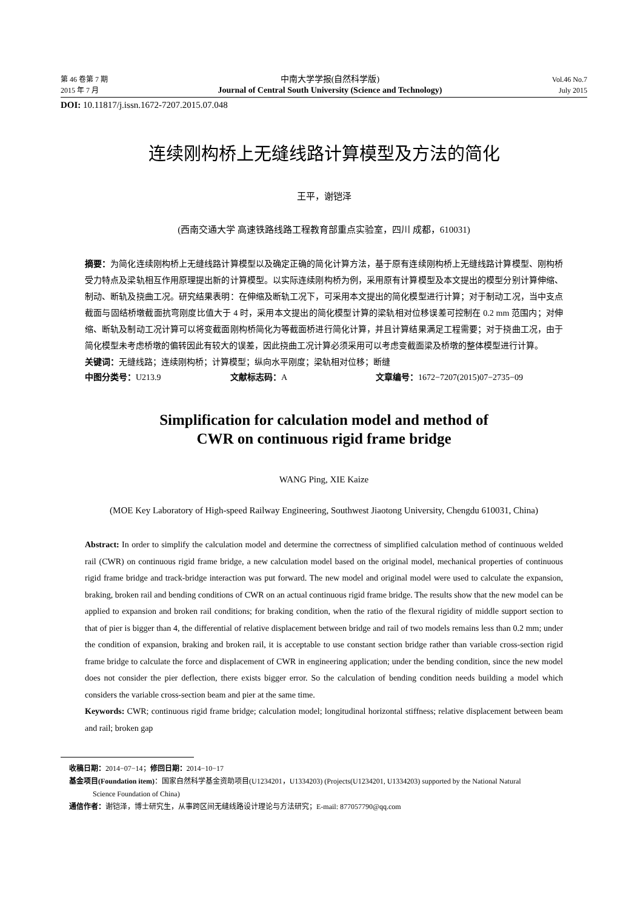第 46 卷第 7 期
2015 年 7 月
中南大学学报(自然科学版)
Journal of Central South University (Science and Technology)
Vol.46 No.7
July 2015
DOI: 10.11817/j.issn.1672-7207.2015.07.048
连续刚构桥上无缝线路计算模型及方法的简化
王平，谢铠泽
(西南交通大学 高速铁路线路工程教育部重点实验室，四川 成都，610031)
摘要：为简化连续刚构桥上无缝线路计算模型以及确定正确的简化计算方法，基于原有连续刚构桥上无缝线路计算模型、刚构桥受力特点及梁轨相互作用原理提出新的计算模型。以实际连续刚构桥为例，采用原有计算模型及本文提出的模型分别计算伸缩、制动、断轨及挠曲工况。研究结果表明：在伸缩及断轨工况下，可采用本文提出的简化模型进行计算；对于制动工况，当中支点截面与固结桥墩截面抗弯刚度比值大于 4 时，采用本文提出的简化模型计算的梁轨相对位移误差可控制在 0.2 mm 范围内；对伸缩、断轨及制动工况计算可以将变截面刚构桥简化为等截面桥进行简化计算，并且计算结果满足工程需要；对于挠曲工况，由于简化模型未考虑桥墩的偏转因此有较大的误差，因此挠曲工况计算必须采用可以考虑变截面梁及桥墩的整体模型进行计算。
关键词：无缝线路；连续刚构桥；计算模型；纵向水平刚度；梁轨相对位移；断缝
中图分类号：U213.9 文献标志码：A 文章编号：1672−7207(2015)07−2735−09
Simplification for calculation model and method of
CWR on continuous rigid frame bridge
WANG Ping, XIE Kaize
(MOE Key Laboratory of High-speed Railway Engineering, Southwest Jiaotong University, Chengdu 610031, China)
Abstract: In order to simplify the calculation model and determine the correctness of simplified calculation method of continuous welded rail (CWR) on continuous rigid frame bridge, a new calculation model based on the original model, mechanical properties of continuous rigid frame bridge and track-bridge interaction was put forward. The new model and original model were used to calculate the expansion, braking, broken rail and bending conditions of CWR on an actual continuous rigid frame bridge. The results show that the new model can be applied to expansion and broken rail conditions; for braking condition, when the ratio of the flexural rigidity of middle support section to that of pier is bigger than 4, the differential of relative displacement between bridge and rail of two models remains less than 0.2 mm; under the condition of expansion, braking and broken rail, it is acceptable to use constant section bridge rather than variable cross-section rigid frame bridge to calculate the force and displacement of CWR in engineering application; under the bending condition, since the new model does not consider the pier deflection, there exists bigger error. So the calculation of bending condition needs building a model which considers the variable cross-section beam and pier at the same time.
Keywords: CWR; continuous rigid frame bridge; calculation model; longitudinal horizontal stiffness; relative displacement between beam and rail; broken gap
收稿日期：2014−07−14；修回日期：2014−10−17
基金项目(Foundation item)：国家自然科学基金资助项目(U1234201，U1334203) (Projects(U1234201, U1334203) supported by the National Natural
Science Foundation of China)
通信作者：谢铠泽，博士研究生，从事跨区间无缝线路设计理论与方法研究；E-mail: 877057790@qq.com